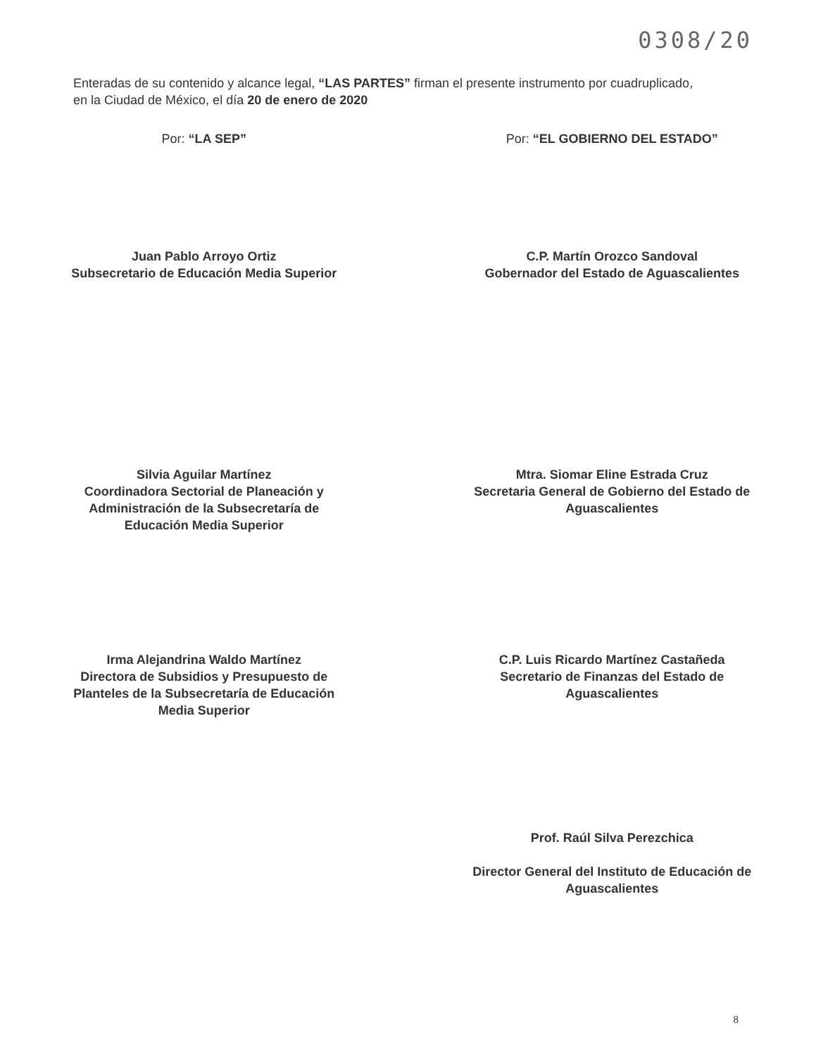0308/20
Enteradas de su contenido y alcance legal, “LAS PARTES” firman el presente instrumento por cuadruplicado, en la Ciudad de México, el día 20 de enero de 2020
Por: “LA SEP” Por: “EL GOBIERNO DEL ESTADO”
Juan Pablo Arroyo Ortiz
Subsecretario de Educación Media Superior
C.P. Martín Orozco Sandoval
Gobernador del Estado de Aguascalientes
Silvia Aguilar Martínez
Coordinadora Sectorial de Planeación y
Administración de la Subsecretaría de
Educación Media Superior
Mtra. Siomar Eline Estrada Cruz
Secretaria General de Gobierno del Estado de
Aguascalientes
Irma Alejandrina Waldo Martínez
Directora de Subsidios y Presupuesto de
Planteles de la Subsecretaría de Educación
Media Superior
C.P. Luis Ricardo Martínez Castañeda
Secretario de Finanzas del Estado de
Aguascalientes
Prof. Raúl Silva Perezchica
Director General del Instituto de Educación de
Aguascalientes
8